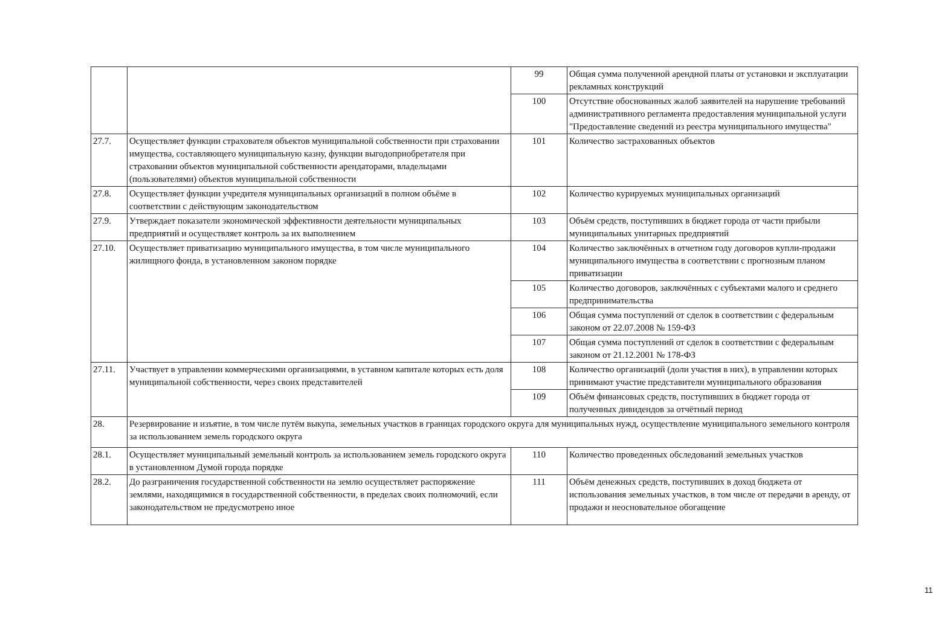| | | 99 | Общая сумма полученной арендной платы от установки и эксплуатации рекламных конструкций |
| | | 100 | Отсутствие обоснованных жалоб заявителей на нарушение требований административного регламента предоставления муниципальной услуги "Предоставление сведений из реестра муниципального имущества" |
| 27.7. | Осуществляет функции страхователя объектов муниципальной собственности при страховании имущества, составляющего муниципальную казну, функции выгодоприобретателя при страховании объектов муниципальной собственности арендаторами, владельцами (пользователями) объектов муниципальной собственности | 101 | Количество застрахованных объектов |
| 27.8. | Осуществляет функции учредителя муниципальных организаций в полном объёме в соответствии с действующим законодательством | 102 | Количество курируемых муниципальных организаций |
| 27.9. | Утверждает показатели экономической эффективности деятельности муниципальных предприятий и осуществляет контроль за их выполнением | 103 | Объём средств, поступивших в бюджет города от части прибыли муниципальных унитарных предприятий |
| 27.10. | Осуществляет приватизацию муниципального имущества, в том числе муниципального жилищного фонда, в установленном законом порядке | 104 | Количество заключённых в отчетном году договоров купли-продажи муниципального имущества в соответствии с прогнозным планом приватизации |
| | | 105 | Количество договоров, заключённых с субъектами малого и среднего предпринимательства |
| | | 106 | Общая сумма поступлений от сделок в соответствии с федеральным законом от 22.07.2008 № 159-ФЗ |
| | | 107 | Общая сумма поступлений от сделок в соответствии с федеральным законом от 21.12.2001 № 178-ФЗ |
| 27.11. | Участвует в управлении коммерческими организациями, в уставном капитале которых есть доля муниципальной собственности, через своих представителей | 108 | Количество организаций (доли участия в них), в управлении которых принимают участие представители муниципального образования |
| | | 109 | Объём финансовых средств, поступивших в бюджет города от полученных дивидендов за отчётный период |
| 28. | Резервирование и изъятие, в том числе путём выкупа, земельных участков в границах городского округа для муниципальных нужд, осуществление муниципального земельного контроля за использованием земель городского округа | | |
| 28.1. | Осуществляет муниципальный земельный контроль за использованием земель городского округа в установленном Думой города порядке | 110 | Количество проведенных обследований земельных участков |
| 28.2. | До разграничения государственной собственности на землю осуществляет распоряжение землями, находящимися в государственной собственности, в пределах своих полномочий, если законодательством не предусмотрено иное | 111 | Объём денежных средств, поступивших в доход бюджета от использования земельных участков, в том числе от передачи в аренду, от продажи и неосновательное обогащение |
11